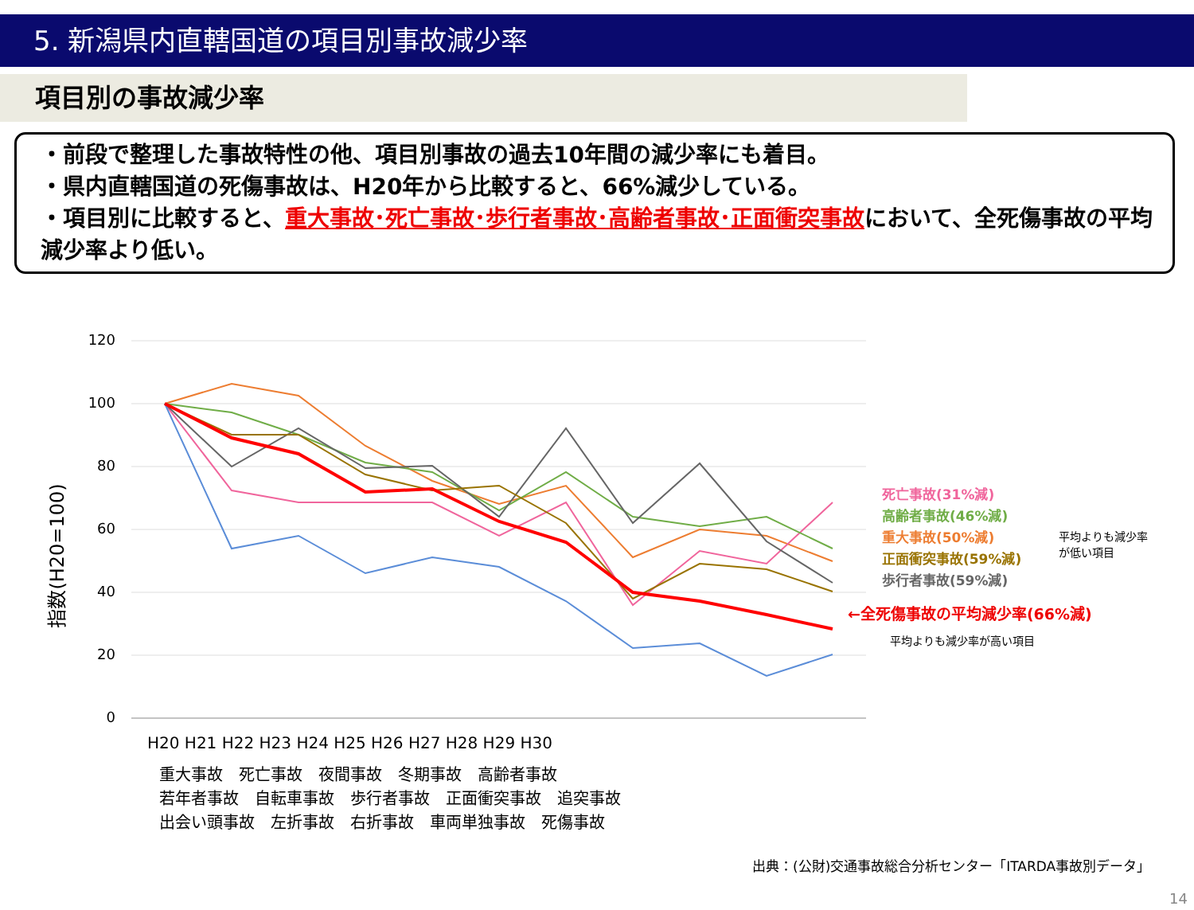5. 新潟県内直轄国道の項目別事故減少率
項目別の事故減少率
・前段で整理した事故特性の他、項目別事故の過去10年間の減少率にも着目。
・県内直轄国道の死傷事故は、H20年から比較すると、66%減少している。
・項目別に比較すると、重大事故･死亡事故･歩行者事故･高齢者事故･正面衝突事故において、全死傷事故の平均減少率より低い。
120
100
80
60
40
20
0
指数(H20=100)
H20 H21 H22 H23 H24 H25 H26 H27 H28 H29 H30
重大事故　死亡事故　夜間事故　冬期事故　高齢者事故
若年者事故　自転車事故　歩行者事故　正面衝突事故　追突事故
出会い頭事故　左折事故　右折事故　車両単独事故　死傷事故
死亡事故(31%減)
高齢者事故(46%減)
重大事故(50%減)
正面衝突事故(59%減)
歩行者事故(59%減)
平均よりも減少率
が低い項目
←全死傷事故の平均減少率(66%減)
平均よりも減少率が高い項目
出典：(公財)交通事故総合分析センター「ITARDA事故別データ」
14